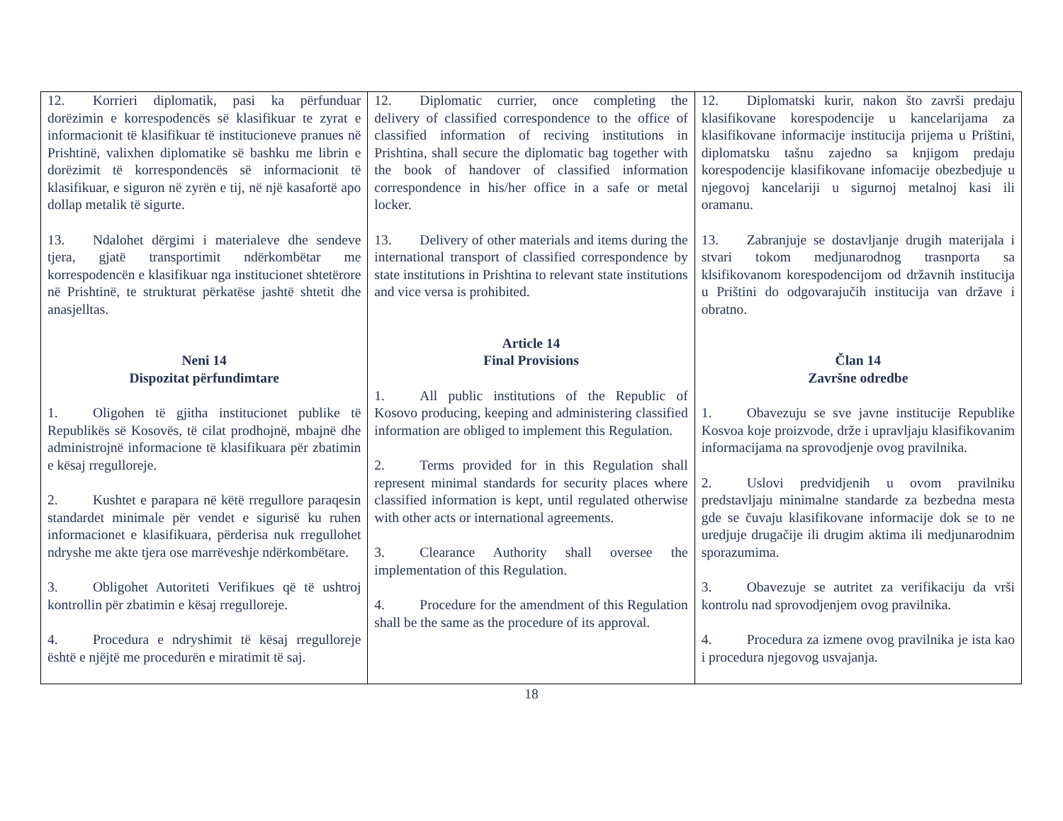| 12. Korrieri diplomatik, pasi ka përfunduar dorëzimin e korrespodencës së klasifikuar te zyrat e informacionit të klasifikuar të institucioneve pranues në Prishtinë, valixhen diplomatike së bashku me librin e dorëzimit të korrespondencës së informacionit të klasifikuar, e siguron në zyrën e tij, në një kasafortë apo dollap metalik të sigurte. 13. Ndalohet dërgimi i materialeve dhe sendeve tjera, gjatë transportimit ndërkombëtar me korrespodencën e klasifikuar nga institucionet shtetërore në Prishtinë, te strukturat përkatëse jashtë shtetit dhe anasjelltas. Neni 14 Dispozitat përfundimtare 1. Oligohen të gjitha institucionet publike të Republikës së Kosovës, të cilat prodhojnë, mbajnë dhe administrojnë informacione të klasifikuara për zbatimin e kësaj rregulloreje. 2. Kushtet e parapara në këtë rregullore paraqesin standardet minimale për vendet e sigurisë ku ruhen informacionet e klasifikuara, përderisa nuk rregullohet ndryshe me akte tjera ose marrëveshje ndërkombëtare. 3. Obligohet Autoriteti Verifikues që të ushtroj kontrollin për zbatimin e kësaj rregulloreje. 4. Procedura e ndryshimit të kësaj rregulloreje është e njëjtë me procedurën e miratimit të saj. | 12. Diplomatic currier, once completing the delivery of classified correspondence to the office of classified information of reciving institutions in Prishtina, shall secure the diplomatic bag together with the book of handover of classified information correspondence in his/her office in a safe or metal locker. 13. Delivery of other materials and items during the international transport of classified correspondence by state institutions in Prishtina to relevant state institutions and vice versa is prohibited. Article 14 Final Provisions 1. All public institutions of the Republic of Kosovo producing, keeping and administering classified information are obliged to implement this Regulation. 2. Terms provided for in this Regulation shall represent minimal standards for security places where classified information is kept, until regulated otherwise with other acts or international agreements. 3. Clearance Authority shall oversee the implementation of this Regulation. 4. Procedure for the amendment of this Regulation shall be the same as the procedure of its approval. | 12. Diplomatski kurir, nakon što završi predaju klasifikovane korespodencije u kancelarijama za klasifikovane informacije institucija prijema u Prištini, diplomatsku tašnu zajedno sa knjigom predaju korespodencije klasifikovane infomacije obezbedjuje u njegovoj kancelariji u sigurnoj metalnoj kasi ili oramanu. 13. Zabranjuje se dostavljanje drugih materijala i stvari tokom medjunarodnog trasnporta sa klsifikovanom korespodencijom od državnih institucija u Prištini do odgovarajučih institucija van države i obratno. Član 14 Završne odredbe 1. Obavezuju se sve javne institucije Republike Kosvoa koje proizvode, drže i upravljaju klasifikovanim informacijama na sprovodjenje ovog pravilnika. 2. Uslovi predvidjenih u ovom pravilniku predstavljaju minimalne standarde za bezbedna mesta gde se čuvaju klasifikovane informacije dok se to ne uredjuje drugačije ili drugim aktima ili medjunarodnim sporazumima. 3. Obavezuje se autritet za verifikaciju da vrši kontrolu nad sprovodjenjem ovog pravilnika. 4. Procedura za izmene ovog pravilnika je ista kao i procedura njegovog usvajanja. |
18